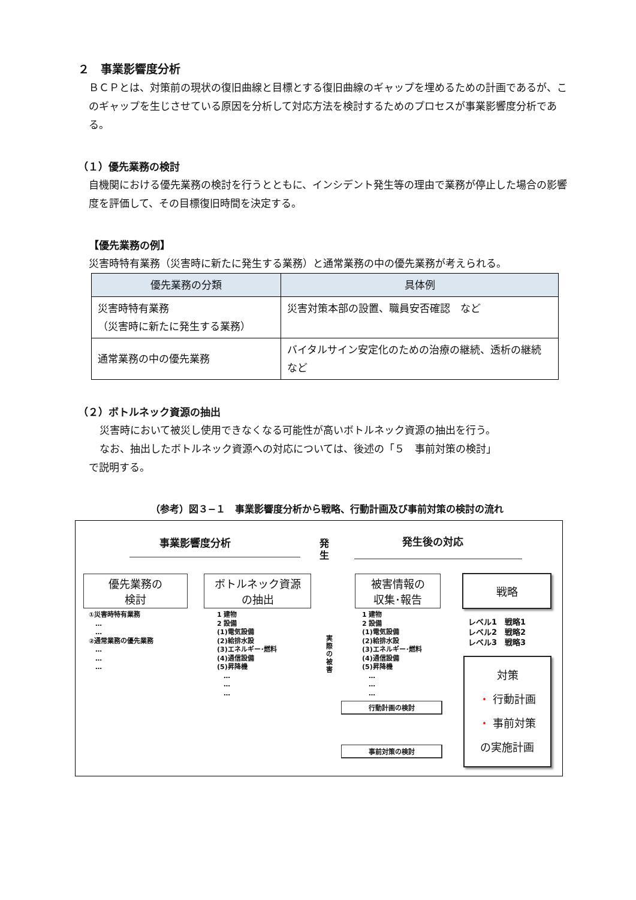２　事業影響度分析
ＢＣＰとは、対策前の現状の復旧曲線と目標とする復旧曲線のギャップを埋めるための計画であるが、このギャップを生じさせている原因を分析して対応方法を検討するためのプロセスが事業影響度分析である。
（１）優先業務の検討
自機関における優先業務の検討を行うとともに、インシデント発生等の理由で業務が停止した場合の影響度を評価して、その目標復旧時間を決定する。
【優先業務の例】
災害時特有業務（災害時に新たに発生する業務）と通常業務の中の優先業務が考えられる。
| 優先業務の分類 | 具体例 |
| --- | --- |
| 災害時特有業務 （災害時に新たに発生する業務） | 災害対策本部の設置、職員安否確認 など |
| 通常業務の中の優先業務 | バイタルサイン安定化のための治療の継続、透析の継続 など |
（２）ボトルネック資源の抽出
災害時において被災し使用できなくなる可能性が高いボトルネック資源の抽出を行う。
なお、抽出したボトルネック資源への対応については、後述の「５　事前対策の検討」
で説明する。
（参考）図３−１　事業影響度分析から戦略、行動計画及び事前対策の検討の流れ
事業影響度分析
発
生
発生後の対応
優先業務の
検討
ボトルネック資源
の抽出
被害情報の
収集･報告
戦略
①災害時特有業務
　…
　…
②通常業務の優先業務
　…
　…
　…
1 建物
2 設備
(1)電気設備
(2)給排水設
(3)エネルギー･燃料
(4)通信設備
(5)昇降機
　…
　…
　…
実際の被害
1 建物
2 設備
(1)電気設備
(2)給排水設
(3)エネルギー･燃料
(4)通信設備
(5)昇降機
　…
　…
　…
レベル1　戦略1
レベル2　戦略2
レベル3　戦略3
対策
・ 行動計画
・ 事前対策
の実施計画
行動計画の検討
事前対策の検討